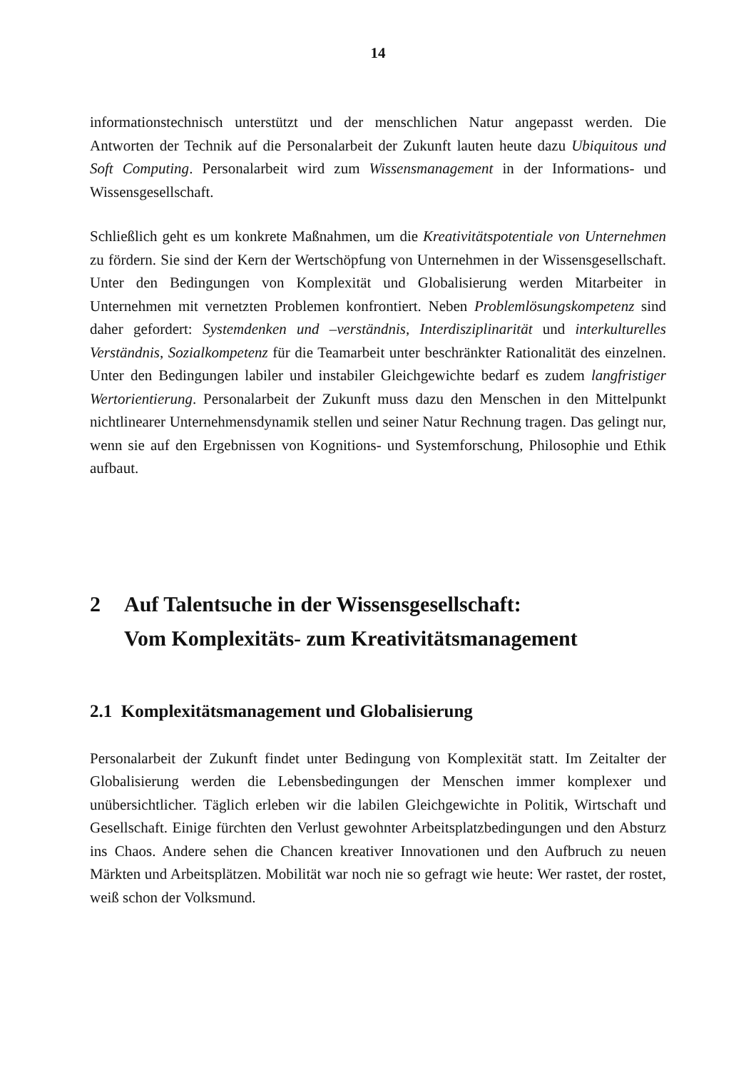14
informationstechnisch unterstützt und der menschlichen Natur angepasst werden. Die Antworten der Technik auf die Personalarbeit der Zukunft lauten heute dazu Ubiquitous und Soft Computing. Personalarbeit wird zum Wissensmanagement in der Informations- und Wissensgesellschaft.
Schließlich geht es um konkrete Maßnahmen, um die Kreativitätspotentiale von Unternehmen zu fördern. Sie sind der Kern der Wertschöpfung von Unternehmen in der Wissensgesellschaft. Unter den Bedingungen von Komplexität und Globalisierung werden Mitarbeiter in Unternehmen mit vernetzten Problemen konfrontiert. Neben Problemlösungskompetenz sind daher gefordert: Systemdenken und –verständnis, Interdisziplinarität und interkulturelles Verständnis, Sozialkompetenz für die Teamarbeit unter beschränkter Rationalität des einzelnen. Unter den Bedingungen labiler und instabiler Gleichgewichte bedarf es zudem langfristiger Wertorientierung. Personalarbeit der Zukunft muss dazu den Menschen in den Mittelpunkt nichtlinearer Unternehmensdynamik stellen und seiner Natur Rechnung tragen. Das gelingt nur, wenn sie auf den Ergebnissen von Kognitions- und Systemforschung, Philosophie und Ethik aufbaut.
2 Auf Talentsuche in der Wissensgesellschaft:
Vom Komplexitäts- zum Kreativitätsmanagement
2.1 Komplexitätsmanagement und Globalisierung
Personalarbeit der Zukunft findet unter Bedingung von Komplexität statt. Im Zeitalter der Globalisierung werden die Lebensbedingungen der Menschen immer komplexer und unübersichtlicher. Täglich erleben wir die labilen Gleichgewichte in Politik, Wirtschaft und Gesellschaft. Einige fürchten den Verlust gewohnter Arbeitsplatzbedingungen und den Absturz ins Chaos. Andere sehen die Chancen kreativer Innovationen und den Aufbruch zu neuen Märkten und Arbeitsplätzen. Mobilität war noch nie so gefragt wie heute: Wer rastet, der rostet, weiß schon der Volksmund.